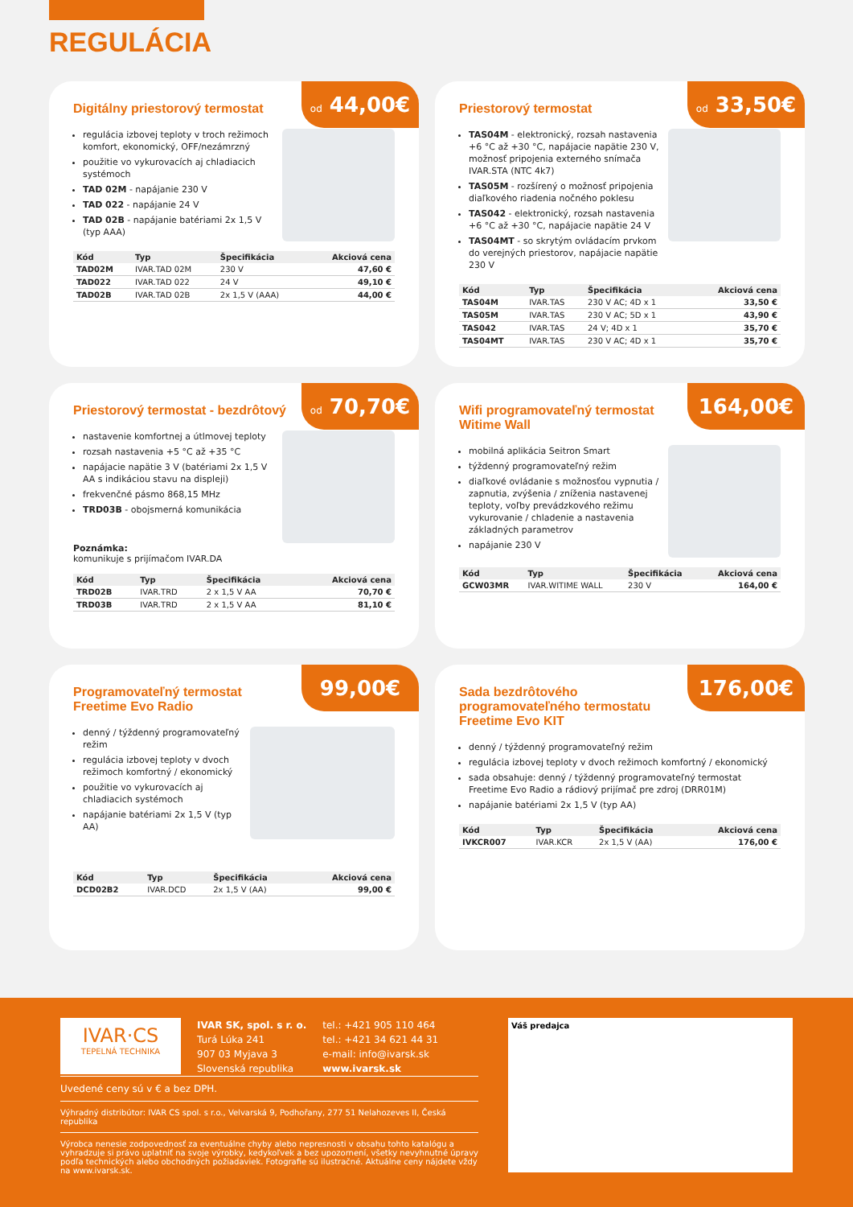REGULÁCIA
od 44,00€
Digitálny priestorový termostat
regulácia izbovej teploty v troch režimoch komfort, ekonomický, OFF/nezámrzný
použitie vo vykurovacích aj chladiacich systémoch
TAD 02M - napájanie 230 V
TAD 022 - napájanie 24 V
TAD 02B - napájanie batériami 2x 1,5 V (typ AAA)
| Kód | Typ | Špecifikácia | Akciová cena |
| --- | --- | --- | --- |
| TAD02M | IVAR.TAD 02M | 230 V | 47,60 € |
| TAD022 | IVAR.TAD 022 | 24 V | 49,10 € |
| TAD02B | IVAR.TAD 02B | 2x 1,5 V (AAA) | 44,00 € |
od 33,50€
Priestorový termostat
TAS04M - elektronický, rozsah nastavenia +6 °C až +30 °C, napájacie napätie 230 V, možnosť pripojenia externého snímača IVAR.STA (NTC 4k7)
TAS05M - rozšírený o možnosť pripojenia diaľkového riadenia nočného poklesu
TAS042 - elektronický, rozsah nastavenia +6 °C až +30 °C, napájacie napätie 24 V
TAS04MT - so skrytým ovládacím prvkom do verejných priestorov, napájacie napätie 230 V
| Kód | Typ | Špecifikácia | Akciová cena |
| --- | --- | --- | --- |
| TAS04M | IVAR.TAS | 230 V AC; 4D x 1 | 33,50 € |
| TAS05M | IVAR.TAS | 230 V AC; 5D x 1 | 43,90 € |
| TAS042 | IVAR.TAS | 24 V; 4D x 1 | 35,70 € |
| TAS04MT | IVAR.TAS | 230 V AC; 4D x 1 | 35,70 € |
od 70,70€
Priestorový termostat - bezdrôtový
nastavenie komfortnej a útlmovej teploty
rozsah nastavenia +5 °C až +35 °C
napájacie napätie 3 V (batériami 2x 1,5 V AA s indikáciou stavu na displeji)
frekvenčné pásmo 868,15 MHz
TRD03B - obojsmerná komunikácia
Poznámka:
komunikuje s prijímačom IVAR.DA
| Kód | Typ | Špecifikácia | Akciová cena |
| --- | --- | --- | --- |
| TRD02B | IVAR.TRD | 2 x 1,5 V AA | 70,70 € |
| TRD03B | IVAR.TRD | 2 x 1,5 V AA | 81,10 € |
164,00€
Wifi programovateľný termostat Witime Wall
mobilná aplikácia Seitron Smart
týždenný programovateľný režim
diaľkové ovládanie s možnosťou vypnutia / zapnutia, zvýšenia / zníženia nastavenej teploty, voľby prevádzkového režimu vykurovanie / chladenie a nastavenia základných parametrov
napájanie 230 V
| Kód | Typ | Špecifikácia | Akciová cena |
| --- | --- | --- | --- |
| GCW03MR | IVAR.WITIME WALL | 230 V | 164,00 € |
99,00€
Programovateľný termostat Freetime Evo Radio
denný / týždenný programovateľný režim
regulácia izbovej teploty v dvoch režimoch komfortný / ekonomický
použitie vo vykurovacích aj chladiacich systémoch
napájanie batériami 2x 1,5 V (typ AA)
| Kód | Typ | Špecifikácia | Akciová cena |
| --- | --- | --- | --- |
| DCD02B2 | IVAR.DCD | 2x 1,5 V (AA) | 99,00 € |
176,00€
Sada bezdrôtového programovateľného termostatu Freetime Evo KIT
denný / týždenný programovateľný režim
regulácia izbovej teploty v dvoch režimoch komfortný / ekonomický
sada obsahuje: denný / týždenný programovateľný termostat Freetime Evo Radio a rádiový prijímač pre zdroj (DRR01M)
napájanie batériami 2x 1,5 V (typ AA)
| Kód | Typ | Špecifikácia | Akciová cena |
| --- | --- | --- | --- |
| IVKCR007 | IVAR.KCR | 2x 1,5 V (AA) | 176,00 € |
IVAR·CS
TEPELNÁ TECHNIKA
IVAR SK, spol. s r. o.
Turá Lúka 241
907 03 Myjava 3
Slovenská republika
tel.: +421 905 110 464
tel.: +421 34 621 44 31
e-mail: info@ivarsk.sk
www.ivarsk.sk
Uvedené ceny sú v € a bez DPH.
Výhradný distribútor: IVAR CS spol. s r.o., Velvarská 9, Podhořany, 277 51 Nelahozeves II, Česká republika
Výrobca nenesie zodpovednosť za eventuálne chyby alebo nepresnosti v obsahu tohto katalógu a vyhradzuje si právo uplatniť na svoje výrobky, kedykoľvek a bez upozornení, všetky nevyhnutné úpravy podľa technických alebo obchodných požiadaviek. Fotografie sú ilustračné. Aktuálne ceny nájdete vždy na www.ivarsk.sk.
Váš predajca